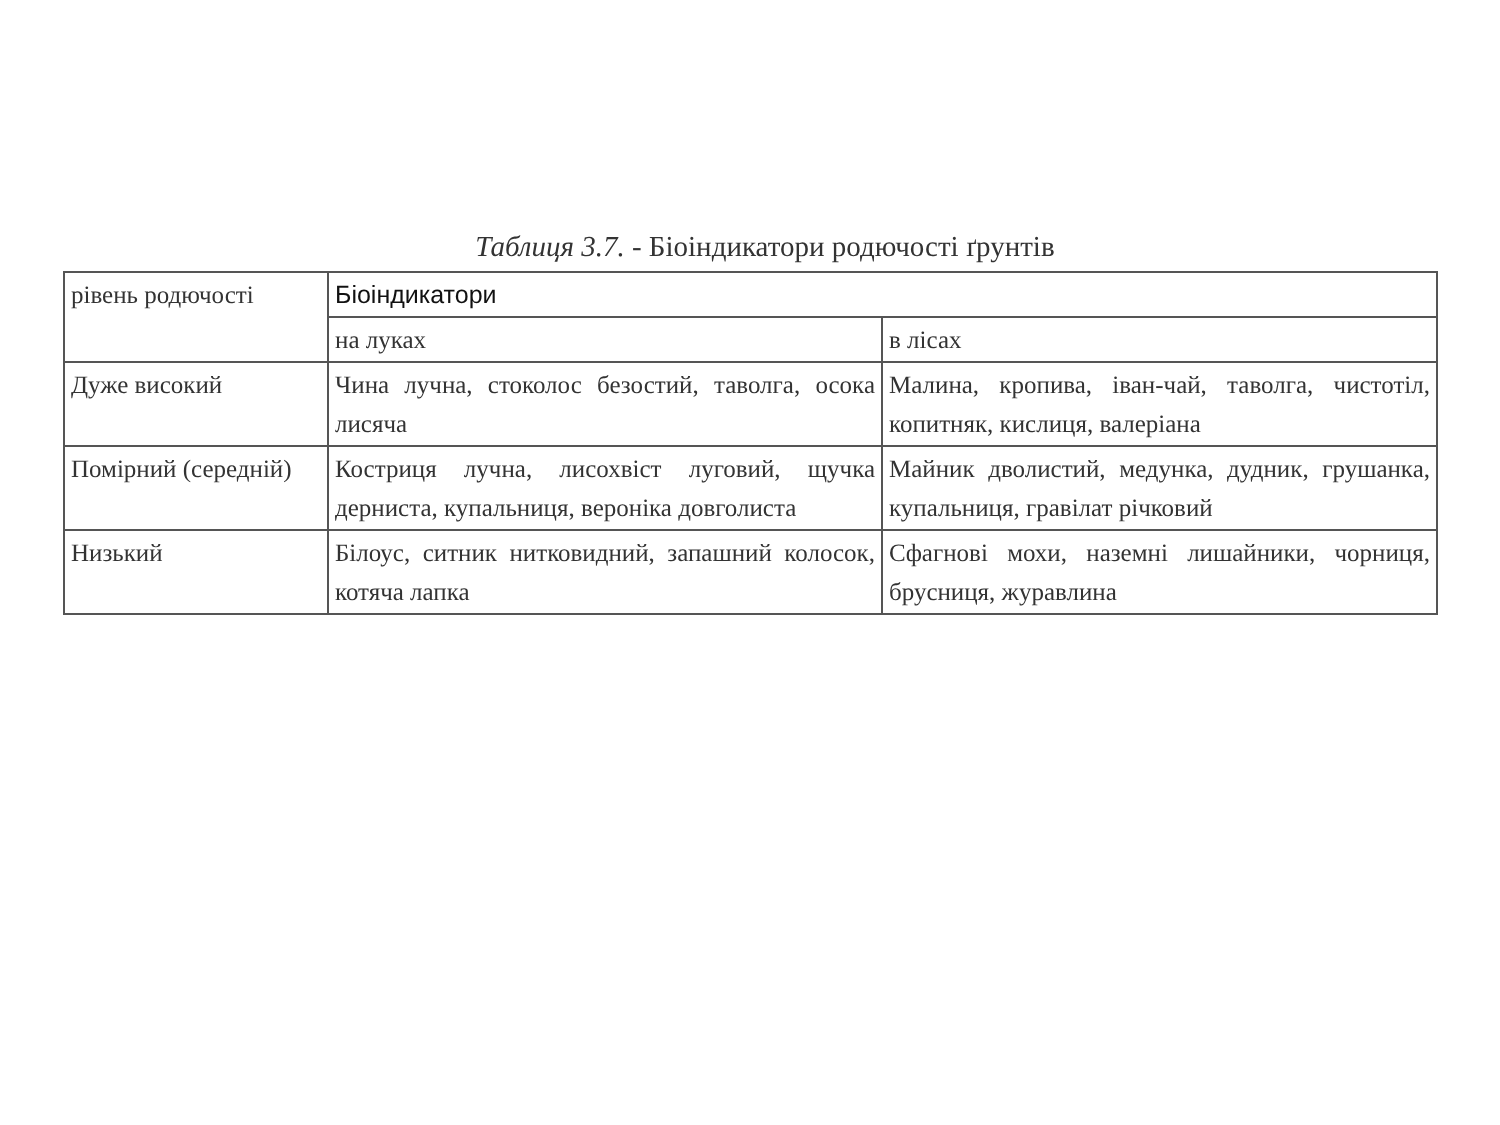Таблиця 3.7. - Біоіндикатори родючості ґрунтів
| рівень родючості | Біоіндикатори | |
| --- | --- | --- |
| | на луках | в лісах |
| Дуже високий | Чина лучна, стоколос безостий, таволга, осока лисяча | Малина, кропива, іван-чай, таволга, чистотіл, копитняк, кислиця, валеріана |
| Помірний (середній) | Костриця лучна, лисохвіст луговий, щучка дерниста, купальниця, вероніка довголиста | Майник дволистий, медунка, дудник, грушанка, купальниця, гравілат річковий |
| Низький | Білоус, ситник нитковидний, запашний колосок, котяча лапка | Сфагнові мохи, наземні лишайники, чорниця, брусниця, журавлина |